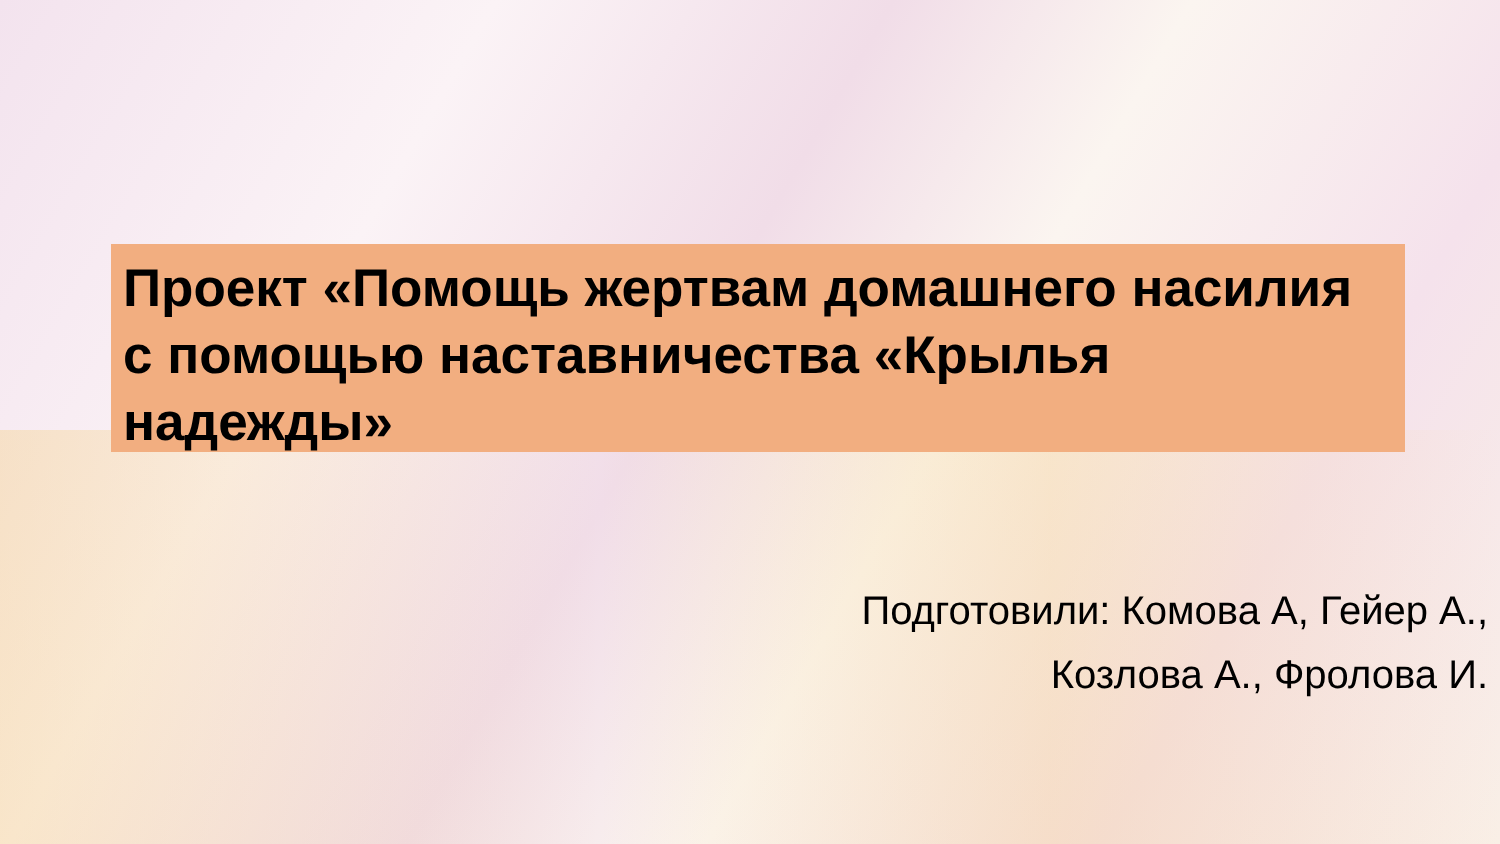Проект «Помощь жертвам домашнего насилия с помощью наставничества «Крылья надежды»
Подготовили: Комова А, Гейер А.,
Козлова А., Фролова И.